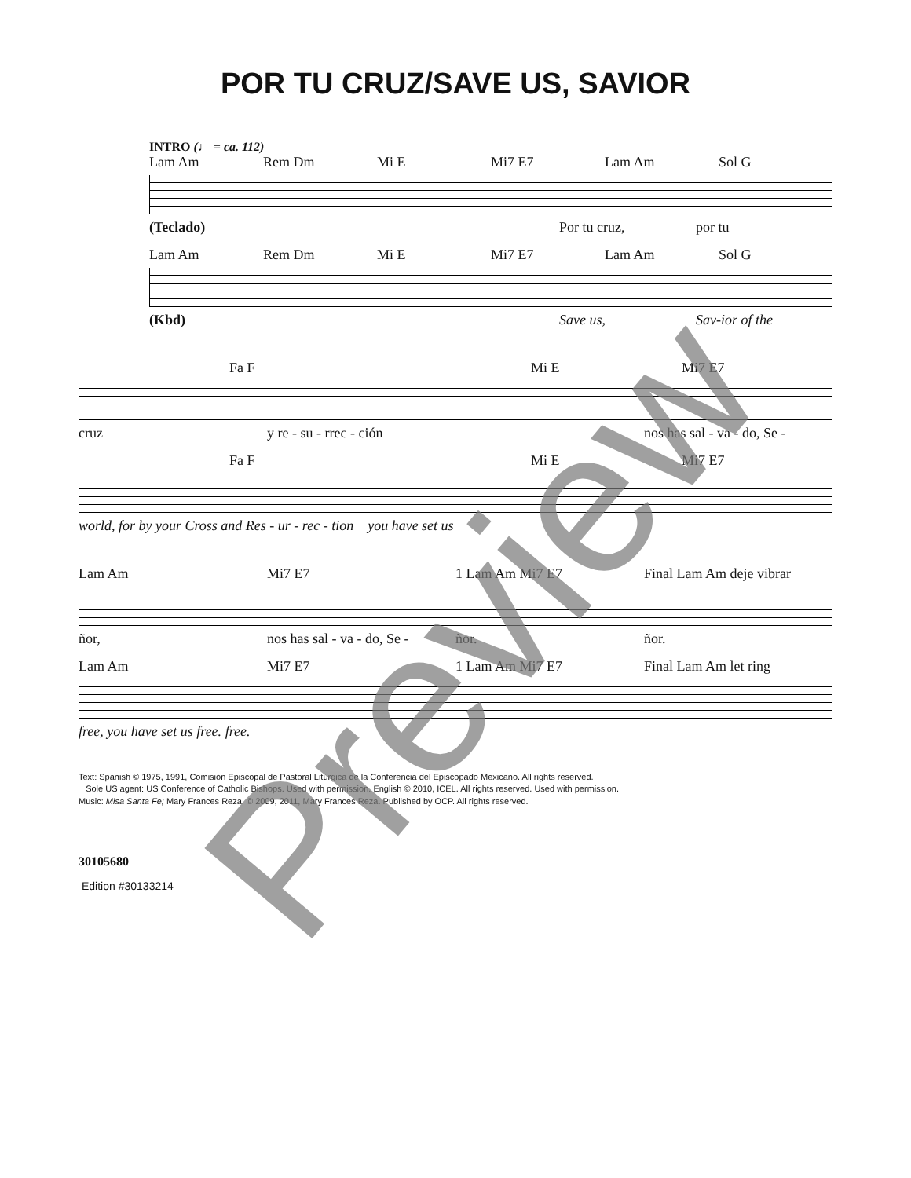POR TU CRUZ/SAVE US, SAVIOR
INTRO (♩ = ca. 112)
Lam Am Rem Dm Mi E Mi7 E7 Lam Am Sol G
(Teclado) Por tu cruz, por tu
Lam Am Rem Dm Mi E Mi7 E7 Lam Am Sol G
(Kbd) Save us, Sav-ior of the
Fa F Mi E Mi7 E7
cruz y re - su - rrec - ción nos has sal - va - do, Se -
Fa F Mi E Mi7 E7
world, for by your Cross and Res - ur - rec - tion you have set us
Lam Am Mi7 E7 1 Lam Am Mi7 E7 Final Lam Am deje vibrar
ñor, nos has sal - va - do, Se - ñor. ñor.
Lam Am Mi7 E7 1 Lam Am Mi7 E7 Final Lam Am let ring
free, you have set us free. free.
Text: Spanish © 1975, 1991, Comisión Episcopal de Pastoral Litúrgica de la Conferencia del Episcopado Mexicano. All rights reserved.
Sole US agent: US Conference of Catholic Bishops. Used with permission. English © 2010, ICEL. All rights reserved. Used with permission.
Music: Misa Santa Fe; Mary Frances Reza, © 2009, 2011, Mary Frances Reza. Published by OCP. All rights reserved.
30105680
Edition #30133214
Preview